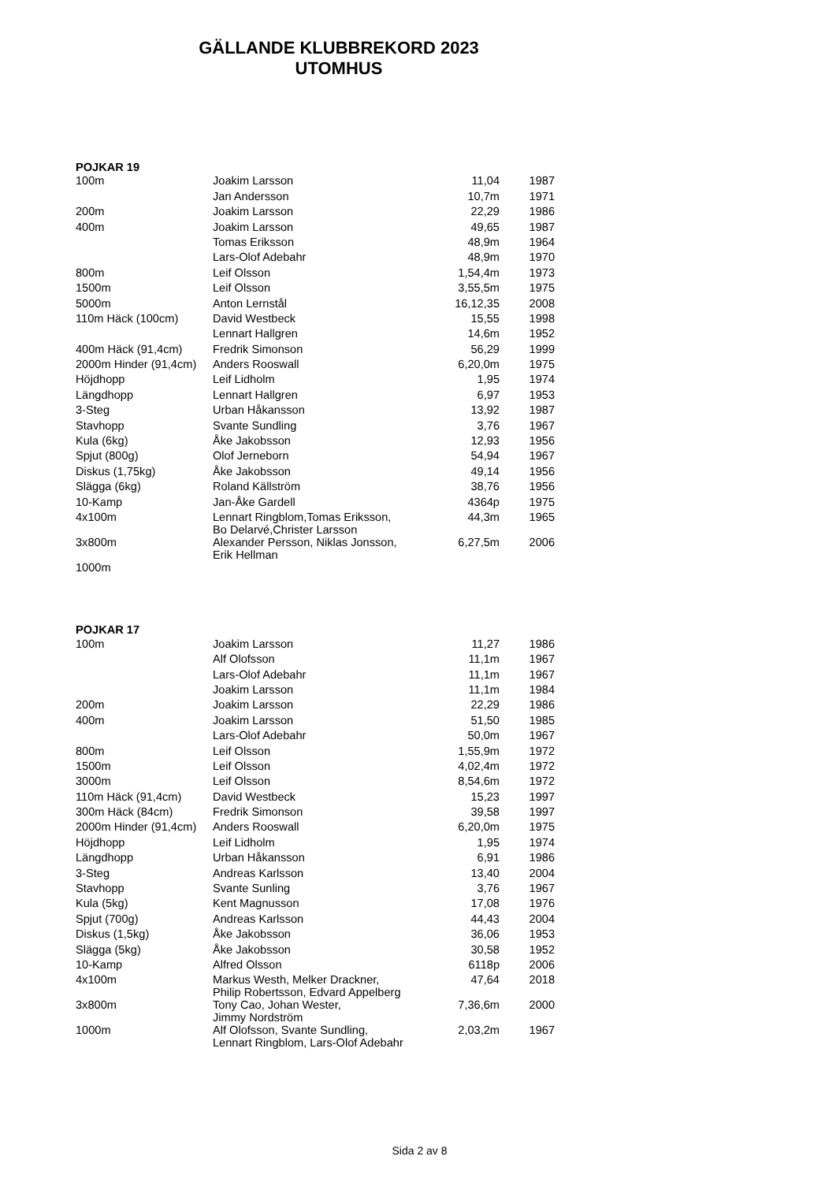GÄLLANDE KLUBBREKORD 2023
UTOMHUS
| POJKAR 19 | | | |
| --- | --- | --- | --- |
| 100m | Joakim Larsson | 11,04 | 1987 |
| | Jan Andersson | 10,7m | 1971 |
| 200m | Joakim Larsson | 22,29 | 1986 |
| 400m | Joakim Larsson | 49,65 | 1987 |
| | Tomas Eriksson | 48,9m | 1964 |
| | Lars-Olof Adebahr | 48,9m | 1970 |
| 800m | Leif Olsson | 1,54,4m | 1973 |
| 1500m | Leif Olsson | 3,55,5m | 1975 |
| 5000m | Anton Lernstål | 16,12,35 | 2008 |
| 110m Häck (100cm) | David Westbeck | 15,55 | 1998 |
| | Lennart Hallgren | 14,6m | 1952 |
| 400m Häck (91,4cm) | Fredrik Simonson | 56,29 | 1999 |
| 2000m Hinder (91,4cm) | Anders Rooswall | 6,20,0m | 1975 |
| Höjdhopp | Leif Lidholm | 1,95 | 1974 |
| Längdhopp | Lennart Hallgren | 6,97 | 1953 |
| 3-Steg | Urban Håkansson | 13,92 | 1987 |
| Stavhopp | Svante Sundling | 3,76 | 1967 |
| Kula (6kg) | Åke Jakobsson | 12,93 | 1956 |
| Spjut (800g) | Olof Jerneborn | 54,94 | 1967 |
| Diskus (1,75kg) | Åke Jakobsson | 49,14 | 1956 |
| Slägga (6kg) | Roland Källström | 38,76 | 1956 |
| 10-Kamp | Jan-Åke Gardell | 4364p | 1975 |
| 4x100m | Lennart Ringblom,Tomas Eriksson, Bo Delarvé,Christer Larsson | 44,3m | 1965 |
| 3x800m | Alexander Persson, Niklas Jonsson, Erik Hellman | 6,27,5m | 2006 |
| 1000m | | | |
| POJKAR 17 | | | |
| --- | --- | --- | --- |
| 100m | Joakim Larsson | 11,27 | 1986 |
| | Alf Olofsson | 11,1m | 1967 |
| | Lars-Olof Adebahr | 11,1m | 1967 |
| | Joakim Larsson | 11,1m | 1984 |
| 200m | Joakim Larsson | 22,29 | 1986 |
| 400m | Joakim Larsson | 51,50 | 1985 |
| | Lars-Olof Adebahr | 50,0m | 1967 |
| 800m | Leif Olsson | 1,55,9m | 1972 |
| 1500m | Leif Olsson | 4,02,4m | 1972 |
| 3000m | Leif Olsson | 8,54,6m | 1972 |
| 110m Häck (91,4cm) | David Westbeck | 15,23 | 1997 |
| 300m Häck (84cm) | Fredrik Simonson | 39,58 | 1997 |
| 2000m Hinder (91,4cm) | Anders Rooswall | 6,20,0m | 1975 |
| Höjdhopp | Leif Lidholm | 1,95 | 1974 |
| Längdhopp | Urban Håkansson | 6,91 | 1986 |
| 3-Steg | Andreas Karlsson | 13,40 | 2004 |
| Stavhopp | Svante Sunling | 3,76 | 1967 |
| Kula (5kg) | Kent Magnusson | 17,08 | 1976 |
| Spjut (700g) | Andreas Karlsson | 44,43 | 2004 |
| Diskus (1,5kg) | Åke Jakobsson | 36,06 | 1953 |
| Slägga (5kg) | Åke Jakobsson | 30,58 | 1952 |
| 10-Kamp | Alfred Olsson | 6118p | 2006 |
| 4x100m | Markus Westh, Melker Drackner, Philip Robertsson, Edvard Appelberg | 47,64 | 2018 |
| 3x800m | Tony Cao, Johan Wester, Jimmy Nordström | 7,36,6m | 2000 |
| 1000m | Alf Olofsson, Svante Sundling, Lennart Ringblom, Lars-Olof Adebahr | 2,03,2m | 1967 |
Sida 2 av 8